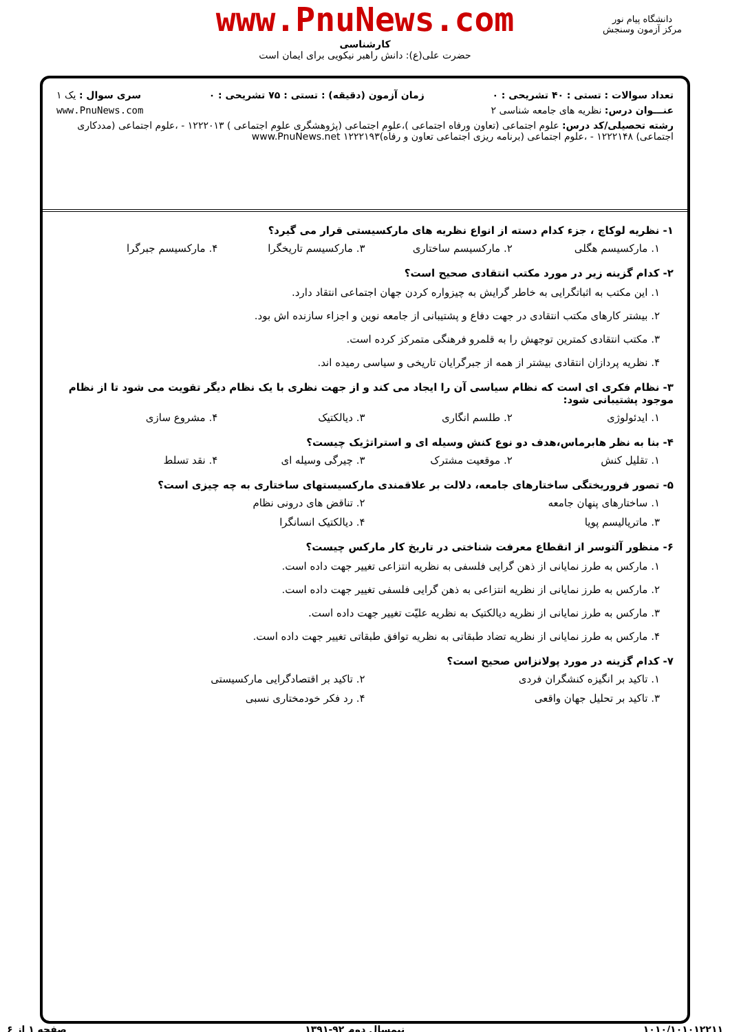www.PnuNews.com
کارشناسی
حضرت علی(ع): دانش راهبر نیکویی برای ایمان است
دانشگاه پیام نور
مرکز آزمون وسنجش
تعداد سوالات : تستی : ۴۰ تشریحی : ۰ زمان آزمون (دقیقه) : تستی : ۷۵ تشریحی : ۰ سری سوال : یک ۱
عنـــوان درس: نظریه های جامعه شناسی ۲ www.PnuNews.com
رشته تحصیلی/کد درس: علوم اجتماعی (تعاون ورفاه اجتماعی )،علوم اجتماعی (پژوهشگری علوم اجتماعی ) ۱۲۲۲۰۱۳ - ،علوم اجتماعی (مددکاری اجتماعی) ۱۲۲۲۱۴۸ - ،علوم اجتماعی (برنامه ریزی اجتماعی تعاون و رفاه)۱۲۲۲۱۹۳ www.PnuNews.net
۱- نظریه لوکاچ ، جزء کدام دسته از انواع نظریه های مارکسیستی قرار می گیرد؟
۱. مارکسیسم هگلی ۲. مارکسیسم ساختاری ۳. مارکسیسم تاریخگرا ۴. مارکسیسم جبرگرا
۲- کدام گزینه زیر در مورد مکتب انتقادی صحیح است؟
۱. این مکتب به اثباتگرایی به خاطر گرایش به چیزواره کردن جهان اجتماعی انتقاد دارد.
۲. بیشتر کارهای مکتب انتقادی در جهت دفاع و پشتیبانی از جامعه نوین و اجزاء سازنده اش بود.
۳. مکتب انتقادی کمترین توجهش را به قلمرو فرهنگی متمرکز کرده است.
۴. نظریه پردازان انتقادی بیشتر از همه از جبرگرایان تاریخی و سیاسی رمیده اند.
۳- نظام فکری ای است که نظام سیاسی آن را ایجاد می کند و از جهت نظری با یک نظام دیگر تقویت می شود تا از نظام موجود پشتیبانی شود:
۱. ایدئولوژی ۲. طلسم انگاری ۳. دیالکتیک ۴. مشروع سازی
۴- بنا به نظر هابرماس،هدف دو نوع کنش وسیله ای و استراتژیک چیست؟
۱. تقلیل کنش ۲. موقعیت مشترک ۳. چیرگی وسیله ای ۴. نقد تسلط
۵- تصور فروریختگی ساختارهای جامعه، دلالت بر علاقمندی مارکسیستهای ساختاری به چه چیزی است؟
۱. ساختارهای پنهان جامعه ۲. تناقض های درونی نظام
۳. ماتریالیسم پویا ۴. دیالکتیک انسانگرا
۶- منظور آلتوسر از انقطاع معرفت شناختی در تاریخ کار مارکس چیست؟
۱. مارکس به طرز نمایانی از ذهن گرایی فلسفی به نظریه انتزاعی تغییر جهت داده است.
۲. مارکس به طرز نمایانی از نظریه انتزاعی به ذهن گرایی فلسفی تغییر جهت داده است.
۳. مارکس به طرز نمایانی از نظریه دیالکتیک به نظریه علیّت تغییر جهت داده است.
۴. مارکس به طرز نمایانی از نظریه تضاد طبقاتی به نظریه توافق طبقاتی تغییر جهت داده است.
۷- کدام گزینه در مورد پولانزاس صحیح است؟
۱. تاکید بر انگیزه کنشگران فردی
۲. تاکید بر اقتصادگرایی مارکسیستی
۳. تاکید بر تحلیل جهان واقعی ۴. رد فکر خودمختاری نسبی
۱۰۱۰/۱۰۱۰۱۲۲۱۱ نیمسال دوم ۹۲-۱۳۹۱ صفحه ۱ از ۶